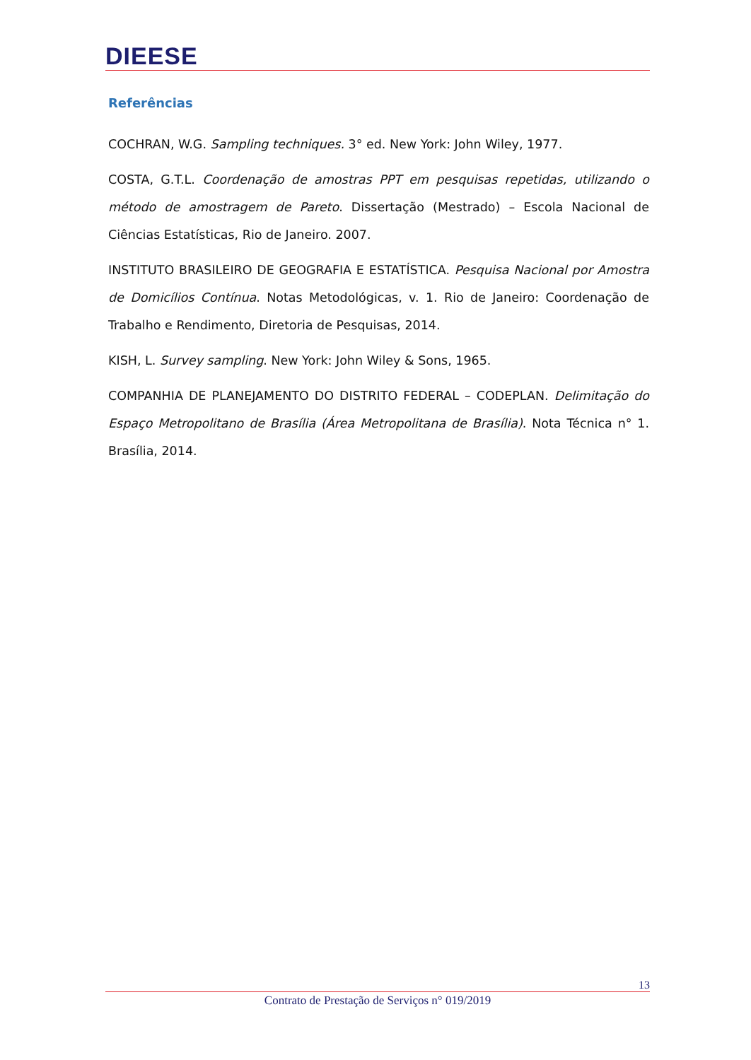DIEESE
Referências
COCHRAN, W.G. Sampling techniques. 3° ed. New York: John Wiley, 1977.
COSTA, G.T.L. Coordenação de amostras PPT em pesquisas repetidas, utilizando o método de amostragem de Pareto. Dissertação (Mestrado) – Escola Nacional de Ciências Estatísticas, Rio de Janeiro. 2007.
INSTITUTO BRASILEIRO DE GEOGRAFIA E ESTATÍSTICA. Pesquisa Nacional por Amostra de Domicílios Contínua. Notas Metodológicas, v. 1. Rio de Janeiro: Coordenação de Trabalho e Rendimento, Diretoria de Pesquisas, 2014.
KISH, L. Survey sampling. New York: John Wiley & Sons, 1965.
COMPANHIA DE PLANEJAMENTO DO DISTRITO FEDERAL – CODEPLAN. Delimitação do Espaço Metropolitano de Brasília (Área Metropolitana de Brasília). Nota Técnica n° 1. Brasília, 2014.
13
Contrato de Prestação de Serviços n° 019/2019